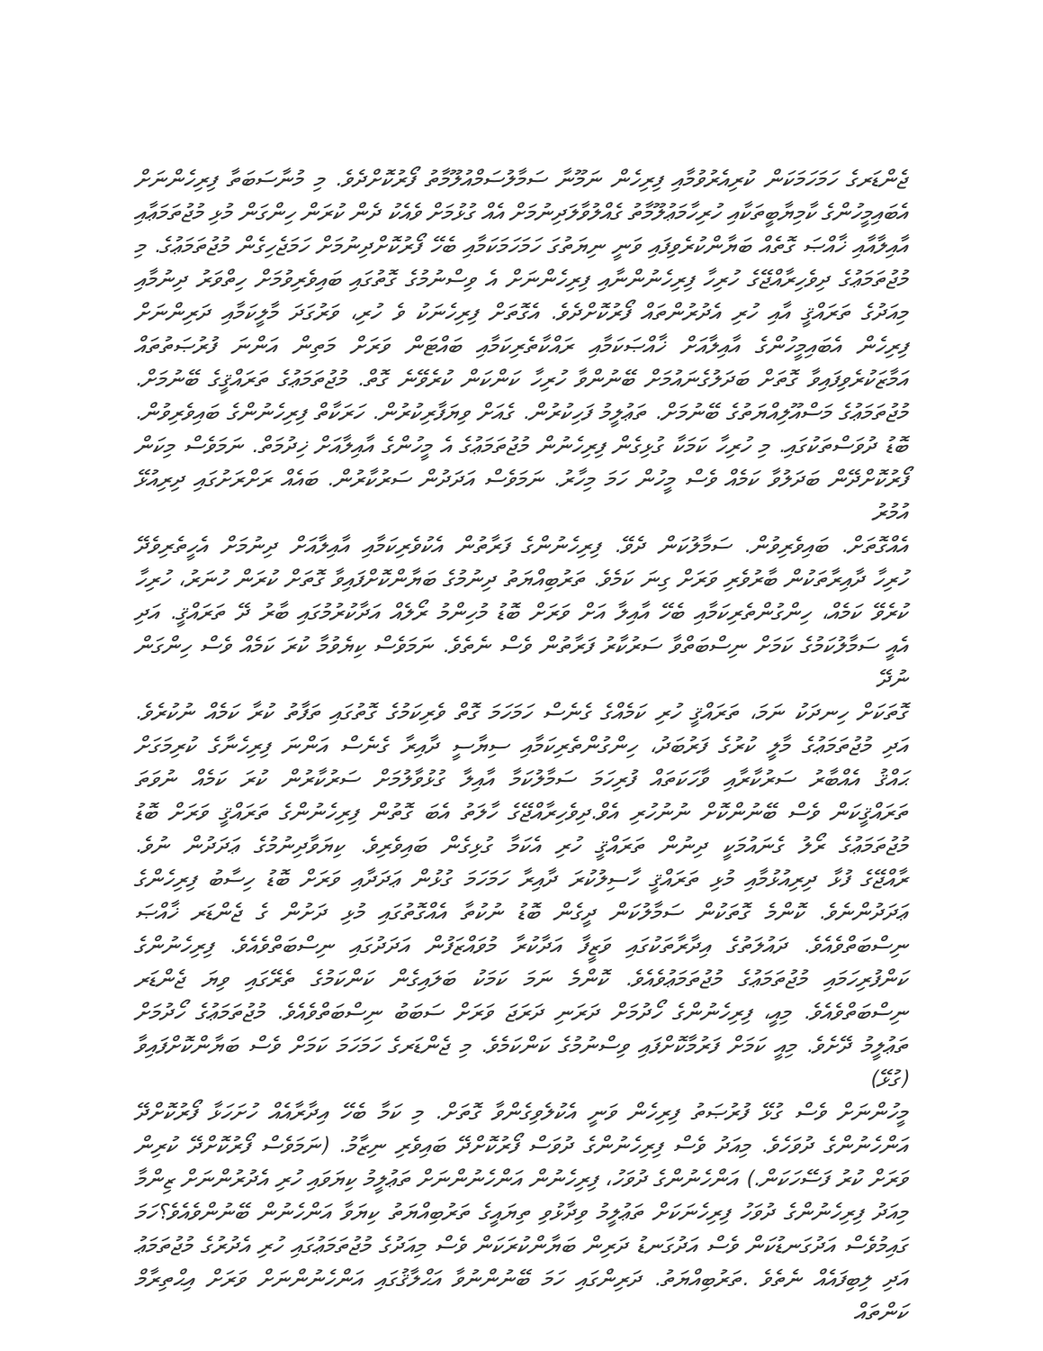ޖެންޑަރގެ ހަމަހަމަކަން ކުރިއެރުވުމާއި ފިރިހެން ނަމޫނާ ސަމާލުސަމްއުލޫމާތު ފޯރުކޮށްދެވެ. މި މުނާސަބަތާ ފިރިހެންނަށް
އެބައިމީހުންގެ ކާމިޔާބީތަކާއި ހުރިހާމަޢުލޫމާތު ގެއްލުވާލަދިނުމަށް އެއް ގުޅުމަށް ވެއެކު ދެން ކުރަން ހިންގަން މުޅި މުޖުތަމަޢާއި
އާއިލާއާއި ޚާއްޞަ ގޮތެއް ބަޔާންކުރެވިފައި ވަނީ ނިޔަތުގަ ހަމަހަމަކަމާއި ބެހޭ ފޯރުކޮށްދިނުމަށް ހަމަޖެހިގެން މުޖުތަމަޢުގެ. މި
މުޖުތަމަޢުގެ ދިވެހިރާއްޖޭގެ ހުރިހާ ފިރިހެނުންނާއި ފިރިހެންނަށް އެ ވިސްނުމުގެ ގޮތުގައި ބައިވެރިވުމަށް ހިތްވަރު ދިނުމާއި
މިއަދުގެ ތަރައްޤީ އާއި ހުރި އެދުރުންތައް ފޯރުކޮށްދެވެ. އެގޮތަށް ފިރިހެނަކު ވެ ހުރި، ވަރުގަދަ މާލީކަމާއި ދަރިންނަށް
ފިރިހެން އެބައިމީހުންގެ އާއިލާއަށް ޚާއްޞަކަމާއި ރައްކާތެރިކަމާއި ބައްޓަން ވަރަށް މަތިން އަންނަ ފުރުޞަތުތައް
އަމާޒަކުރެވިފައިވާ ގޮތަށް ބަދަލުގެނައުމަށް ބޭނުންވާ ހުރިހާ ކަންކަން ކުރެވޭނެ ގޮތް. މުޖުތަމަޢުގެ ތަރައްޤީގެ ބޭނުމަށް.
މުޖުތަމަޢުގެ މަސްއޫލިއްޔަތުގެ ބޭނުމަށް. ތަޢުލީމު ފަހިކުރުން. ގެއަށް ވިޔަފާރިކުރުން. ހަރަކާތް ފިރިހެނުންގެ ބައިވެރިވުން.
ބޮޑު ދުވަސްތަކުގައި. މި ހުރިހާ ކަމަކާ ގުޅިގެން ފިރިހެނުން މުޖުތަމަޢުގެ އެ މީހުންގެ އާއިލާއަށް ޚިދުމަތް. ނަމަވެސް މިކަން
ފޯރުކޮށްދޭން ބަދަލުވާ ކަމެއް ވެސް މީހުން ހަމަ މިހާރު. ނަމަވެސް އަދަދުން ސަރުކާރުން. ބައެއް ރަށްރަށުގައި ދިރިއުޅޭ އުމުރު
އެއްގޮތަށް. ބައިވެރިވުން. ސަމާލުކަން ދެވޭ. ފިރިހެނުންގެ ފަރާތުން އެކުވެރިކަމާއި އާއިލާއަށް ދިނުމަށް އެހީތެރިވެދޭ
ހުރިހާ ދާއިރާތަކުން ބާރުވެރި ވަރަށް ގިނަ ކަމެވެ. ތަރުބިއްޔަތު ދިނުމުގެ ބަޔާންކޮށްފައިވާ ގޮތަށް ކުރަން ހުނަރު، ހުރިހާ
ކުރެވޭ ކަމެއް، ހިންގުންތެރިކަމާއި ބެހޭ އާއިލާ އަށް ވަރަށް ބޮޑު މުހިންމު ރޯލެއް އަދާކުރުމުގައި ބާރު ދޭ ތަރައްޤީ. އަދި
އެއީ ސަމާލުކަމުގެ ކަމަށް ނިސްބަތްވާ ސަރުކާރު ފަރާތުން ވެސް ނެތެވެ. ނަމަވެސް ކިޔެވުމާ ކުރަ ކަމެއް ވެސް ހިންގަން ނުދޭ
ގޮތަކަށް ހިނދަކު ނަމަ، ތަރައްޤީ ހުރި ކަމެއްގެ ގެނެސް ހަމަހަމަ ގޮތް ވެރިކަމުގެ ގޮތުގައި ތަފާތު ކުރާ ކަމެއް ނުކުރެވެ.
އަދި މުޖުތަމަޢުގެ މާލީ ކުރުގެ ފަރުބަދު، ހިންގުންތެރިކަމާއި ސިޔާސީ ދާއިރާ ގެނެސް އަންނަ ފިރިހެނާގެ ކުރިމަގަށް
ޙައްޤު އެއްބާރު ސަރުކާރާއި ވާހަކަތައް ފުރިހަމަ ސަމާލުކަމާ އާއިލާ ގުޅުވާލުމަށް ސަރުކާރުން ކުރަ ކަމެއް ނުވަތަ
ތަރައްޤީކަން ވެސް ބޭނުންކޮށް ނުނުހުރި އެވް.ދިވެހިރާއްޖޭގެ ހާލަތު އެބަ ގޮތުން ފިރިހެނުންގެ ތަރައްޤީ ވަރަށް ބޮޑު
މުޖުތަމަޢުގެ ރޯލު ގެނައުމަކީ ދިނުން ތަރައްޤީ ހުރި އެކަމާ ގުޅިގެން ބައިވެރިވެ. ކިޔަވާދިނުމުގެ ޢަދަދުން ނުވެ.
ރާއްޖޭގެ ފުޅާ ދިރިއުޅުމާއި މުޅި ތަރައްޤީ ހާސިލުކުރަ ދާއިރާ ހަމަހަމަ ގުޅުން ޢަދަދާއި ވަރަށް ބޮޑު ހިސާބު ފިރިހެންގެ
ޢަދަދުންނެވެ. ކޮންމެ ގޮތަކުން ސަމާލުކަން ދީގެން ބޮޑު ނުކުތާ އެއްގޮތުގައި މުޅި ދަށުން ގެ ޖެންޑަރ ޚާއްޞަ
ނިސްބަތްވެއެވެ. ދައުލަތުގެ އިދާރާތަކުގައި ވަޒީފާ އަދާކުރާ މުވައްޒަފުން އަދަދުގައި ނިސްބަތްވެއެވެ. ފިރިހެނުންގެ
ކަންފުރިހަމައި މުޖުތަމަޢުގެ މުޖުތަމަޢުވެއެވެ. ކޮންމެ ނަމަ ކަމަކު ބަލައިގެން ކަންކަމުގެ ތެރޭގައި ވިޔަ ޖެންޑަރ
ނިސްބަތްވެއެވެ. މިއީ، ފިރިހެނުންގެ ހޯދުމަށް ދަރަނި ދަރަޖަ ވަރަށް ސަބަބު ނިސްބަތްވެއެވެ. މުޖުތަމަޢުގެ ހޯދުމަށް
ތަޢުލީމު ދޭށެވެ. މިއީ ކަމަށް ފަރުމާކޮށްފައި ވިސްނުމުގެ ކަންކަމެވެ. މި ޖެންޑަރގެ ހަމަހަމަ ކަމަށް ވެސް ބަޔާންކޮށްފައިވާ (ގުޅޭ)
މީހުންނަށް ވެސް ގުޅޭ ފުރުޞަތު ފިރިހެން ވަނީ އެކުލެވިގެންވާ ގޮތަށް. މި ކަމާ ބެހޭ އިދާރާއެއް ހުށަހަޅާ ފޯރުކޮށްދޭ
އަންހެނުންގެ ދުވަހެވެ. މިއަދު ވެސް ފިރިހެނުންގެ ދުވަސް ފޯރުކޮށްދޭ ބައިވެރި ނިޒާމު. (ނަމަވެސް ފޯރުކޮށްދޭ ކުރިން
ވަރަށް ކުރު ފަސޭހަކަން.) އަންހެނުންގެ ދުވަހު، ފިރިހެނުން އަންހެނުންނަށް ތަޢުލީމު ކިޔަވައި ހުރި އެދުރުންނަށް ޒިންމާ
މިއަދު ފިރިހެނުންގެ ދުވަހު ފިރިހެނަކަށް ތަޢުލީމު ވިދާޅުވި ތިޔައީގެ ތަރުބިއްޔަތު ކިޔަވާ އަންހެނުން ބޭނުންވެއެވެ؟ހަމަ
ގައިމުވެސް އަދުގަނޑުކަން ވެސް އަދުގަނޑު ދަރިން ބަޔާންކުރަކަން ވެސް މިއަދުގެ މުޖުތަމަޢުގައި ހުރި އެދުރުގެ މުޖުތަމަޢު
އަދި ލިބިފައެއް ނެތެވެ .ތަރުބިއްޔަތު. ދަރިންގައި ހަމަ ބޭނުންނުވާ އަޙްލާޤުގައި އަންހެނުންނަށް ވަރަށް އިޙްތިރާމް ކަންތައް